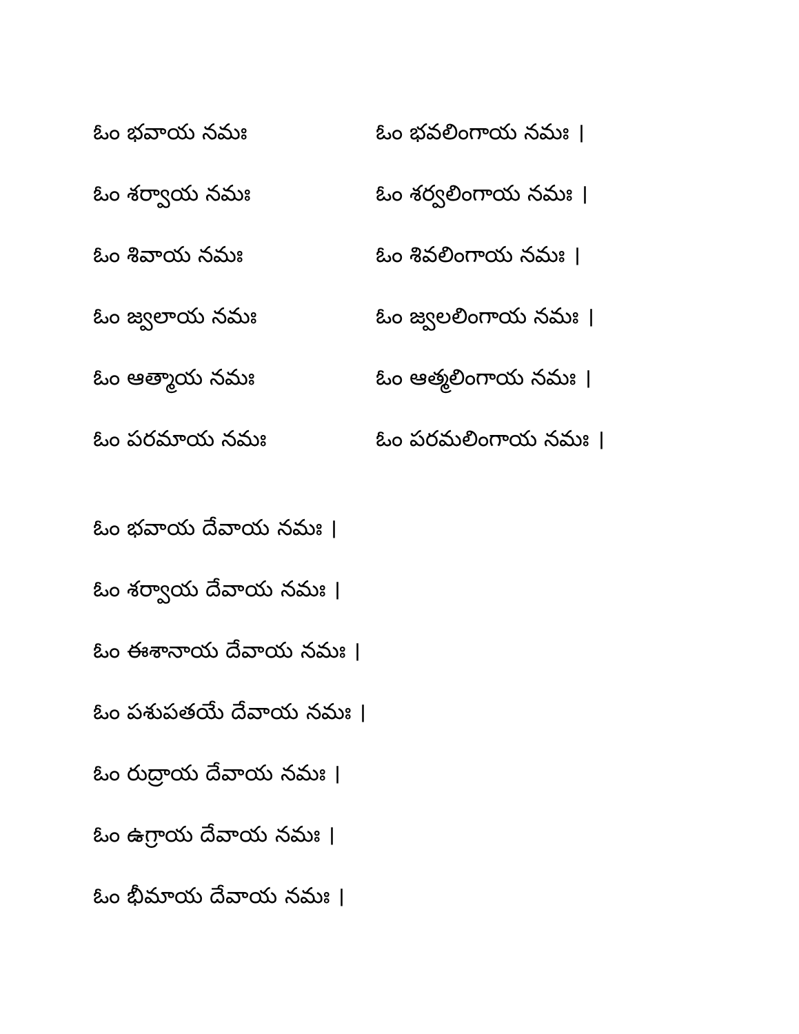ఓం భవాయ నమః ఓం భవలింగాయ నమః ।
ఓం శర్వాయ నమః ఓం శర్వలింగాయ నమః ।
ఓం శివాయ నమః ఓం శివలింగాయ నమః ।
ఓం జ్వలాయ నమః ఓం జ్వలలింగాయ నమః ।
ఓం ఆత్మాయ నమః ఓం ఆత్మలింగాయ నమః ।
ఓం పరమాయ నమః ఓం పరమలింగాయ నమః ।
ఓం భవాయ దేవాయ నమః ।
ఓం శర్వాయ దేవాయ నమః ।
ఓం ఈశానాయ దేవాయ నమః ।
ఓం పశుపతయే దేవాయ నమః ।
ఓం రుద్రాయ దేవాయ నమః ।
ఓం ఉగ్రాయ దేవాయ నమః ।
ఓం భీమాయ దేవాయ నమః ।